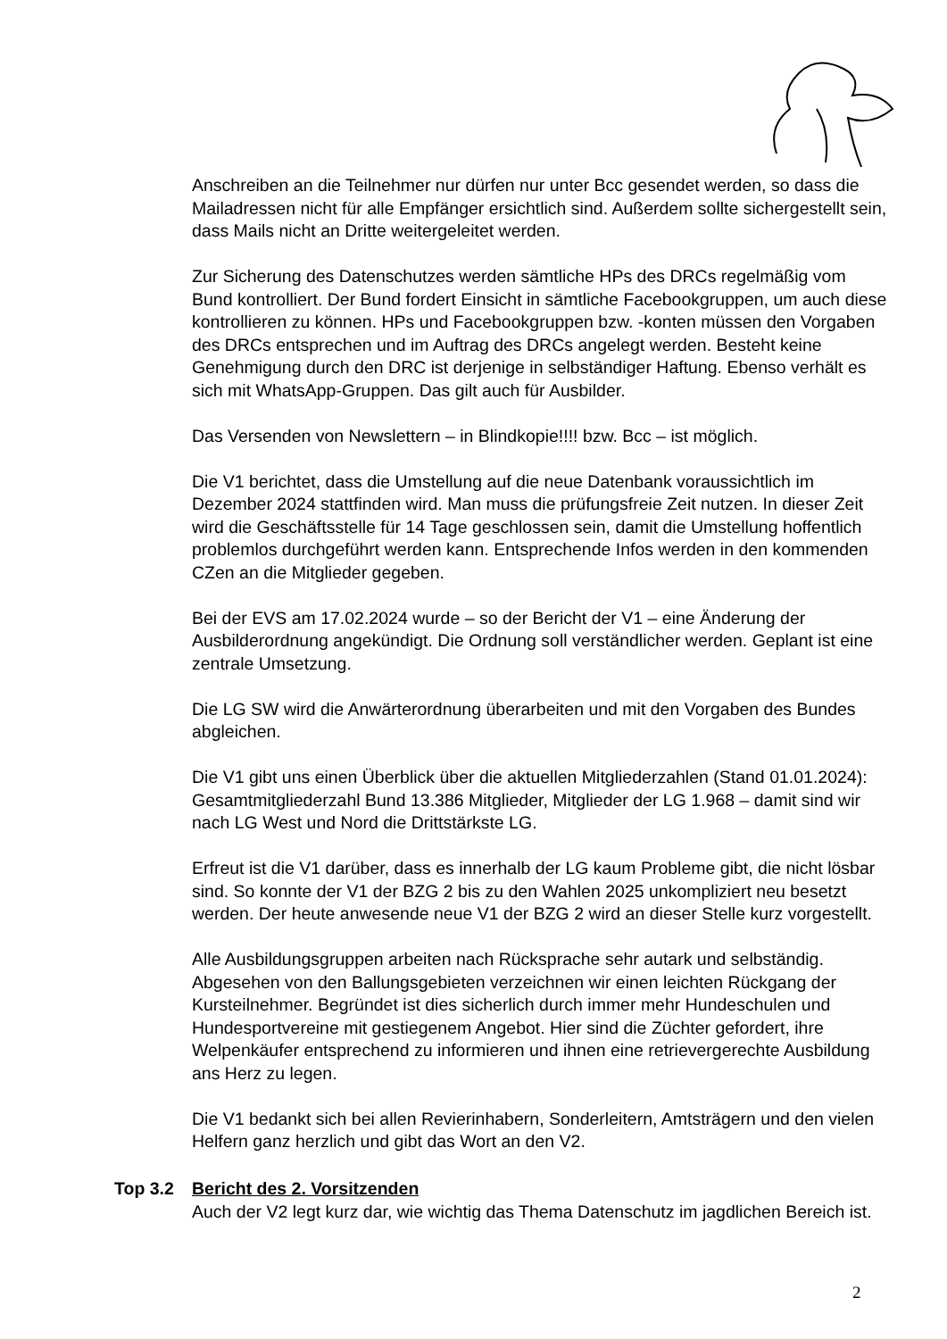Anschreiben an die Teilnehmer nur dürfen nur unter Bcc gesendet werden, so dass die Mailadressen nicht für alle Empfänger ersichtlich sind. Außerdem sollte sichergestellt sein, dass Mails nicht an Dritte weitergeleitet werden.
Zur Sicherung des Datenschutzes werden sämtliche HPs des DRCs regelmäßig vom Bund kontrolliert. Der Bund fordert Einsicht in sämtliche Facebookgruppen, um auch diese kontrollieren zu können. HPs und Facebookgruppen bzw. -konten müssen den Vorgaben des DRCs entsprechen und im Auftrag des DRCs angelegt werden. Besteht keine Genehmigung durch den DRC ist derjenige in selbständiger Haftung. Ebenso verhält es sich mit WhatsApp-Gruppen. Das gilt auch für Ausbilder.
Das Versenden von Newslettern – in Blindkopie!!!! bzw. Bcc – ist möglich.
Die V1 berichtet, dass die Umstellung auf die neue Datenbank voraussichtlich im Dezember 2024 stattfinden wird. Man muss die prüfungsfreie Zeit nutzen. In dieser Zeit wird die Geschäftsstelle für 14 Tage geschlossen sein, damit die Umstellung hoffentlich problemlos durchgeführt werden kann. Entsprechende Infos werden in den kommenden CZen an die Mitglieder gegeben.
Bei der EVS am 17.02.2024 wurde – so der Bericht der V1 – eine Änderung der Ausbilderordnung angekündigt. Die Ordnung soll verständlicher werden. Geplant ist eine zentrale Umsetzung.
Die LG SW wird die Anwärterordnung überarbeiten und mit den Vorgaben des Bundes abgleichen.
Die V1 gibt uns einen Überblick über die aktuellen Mitgliederzahlen (Stand 01.01.2024): Gesamtmitgliederzahl Bund 13.386 Mitglieder, Mitglieder der LG 1.968 – damit sind wir nach LG West und Nord die Drittstärkste LG.
Erfreut ist die V1 darüber, dass es innerhalb der LG kaum Probleme gibt, die nicht lösbar sind. So konnte der V1 der BZG 2 bis zu den Wahlen 2025 unkompliziert neu besetzt werden. Der heute anwesende neue V1 der BZG 2 wird an dieser Stelle kurz vorgestellt.
Alle Ausbildungsgruppen arbeiten nach Rücksprache sehr autark und selbständig. Abgesehen von den Ballungsgebieten verzeichnen wir einen leichten Rückgang der Kursteilnehmer. Begründet ist dies sicherlich durch immer mehr Hundeschulen und Hundesportvereine mit gestiegenem Angebot. Hier sind die Züchter gefordert, ihre Welpenkäufer entsprechend zu informieren und ihnen eine retrievergerechte Ausbildung ans Herz zu legen.
Die V1 bedankt sich bei allen Revierinhabern, Sonderleitern, Amtsträgern und den vielen Helfern ganz herzlich und gibt das Wort an den V2.
Top 3.2 Bericht des 2. Vorsitzenden
Auch der V2 legt kurz dar, wie wichtig das Thema Datenschutz im jagdlichen Bereich ist.
2